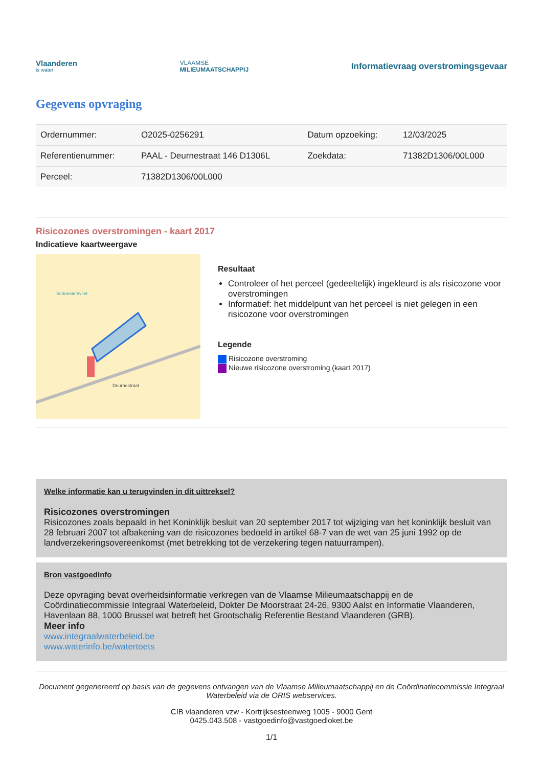Vlaanderen
is water
VLAAMSE
MILIEUMAATSCHAPPIJ
Informatievraag overstromingsgevaar
Gegevens opvraging
| Ordernummer: | O2025-0256291 | Datum opzoeking: | 12/03/2025 |
| Referentienummer: | PAAL - Deurnestraat 146 D1306L | Zoekdata: | 71382D1306/00L000 |
| Perceel: | 71382D1306/00L000 | | |
Risicozones overstromingen - kaart 2017
Indicatieve kaartweergave
Deurnestraat
Schoestersvliet
Resultaat
Controleer of het perceel (gedeeltelijk) ingekleurd is als risicozone voor overstromingen
Informatief: het middelpunt van het perceel is niet gelegen in een risicozone voor overstromingen
Legende
Risicozone overstroming
Nieuwe risicozone overstroming (kaart 2017)
Welke informatie kan u terugvinden in dit uittreksel?
Risicozones overstromingen
Risicozones zoals bepaald in het Koninklijk besluit van 20 september 2017 tot wijziging van het koninklijk besluit van 28 februari 2007 tot afbakening van de risicozones bedoeld in artikel 68-7 van de wet van 25 juni 1992 op de landverzekeringsovereenkomst (met betrekking tot de verzekering tegen natuurrampen).
Bron vastgoedinfo
Deze opvraging bevat overheidsinformatie verkregen van de Vlaamse Milieumaatschappij en de Coördinatiecommissie Integraal Waterbeleid, Dokter De Moorstraat 24-26, 9300 Aalst en Informatie Vlaanderen, Havenlaan 88, 1000 Brussel wat betreft het Grootschalig Referentie Bestand Vlaanderen (GRB).
Meer info
www.integraalwaterbeleid.be
www.waterinfo.be/watertoets
Document gegenereerd op basis van de gegevens ontvangen van de Vlaamse Milieumaatschappij en de Coördinatiecommissie Integraal Waterbeleid via de ORIS webservices.
CIB vlaanderen vzw - Kortrijksesteenweg 1005 - 9000 Gent
0425.043.508 - vastgoedinfo@vastgoedloket.be
1/1